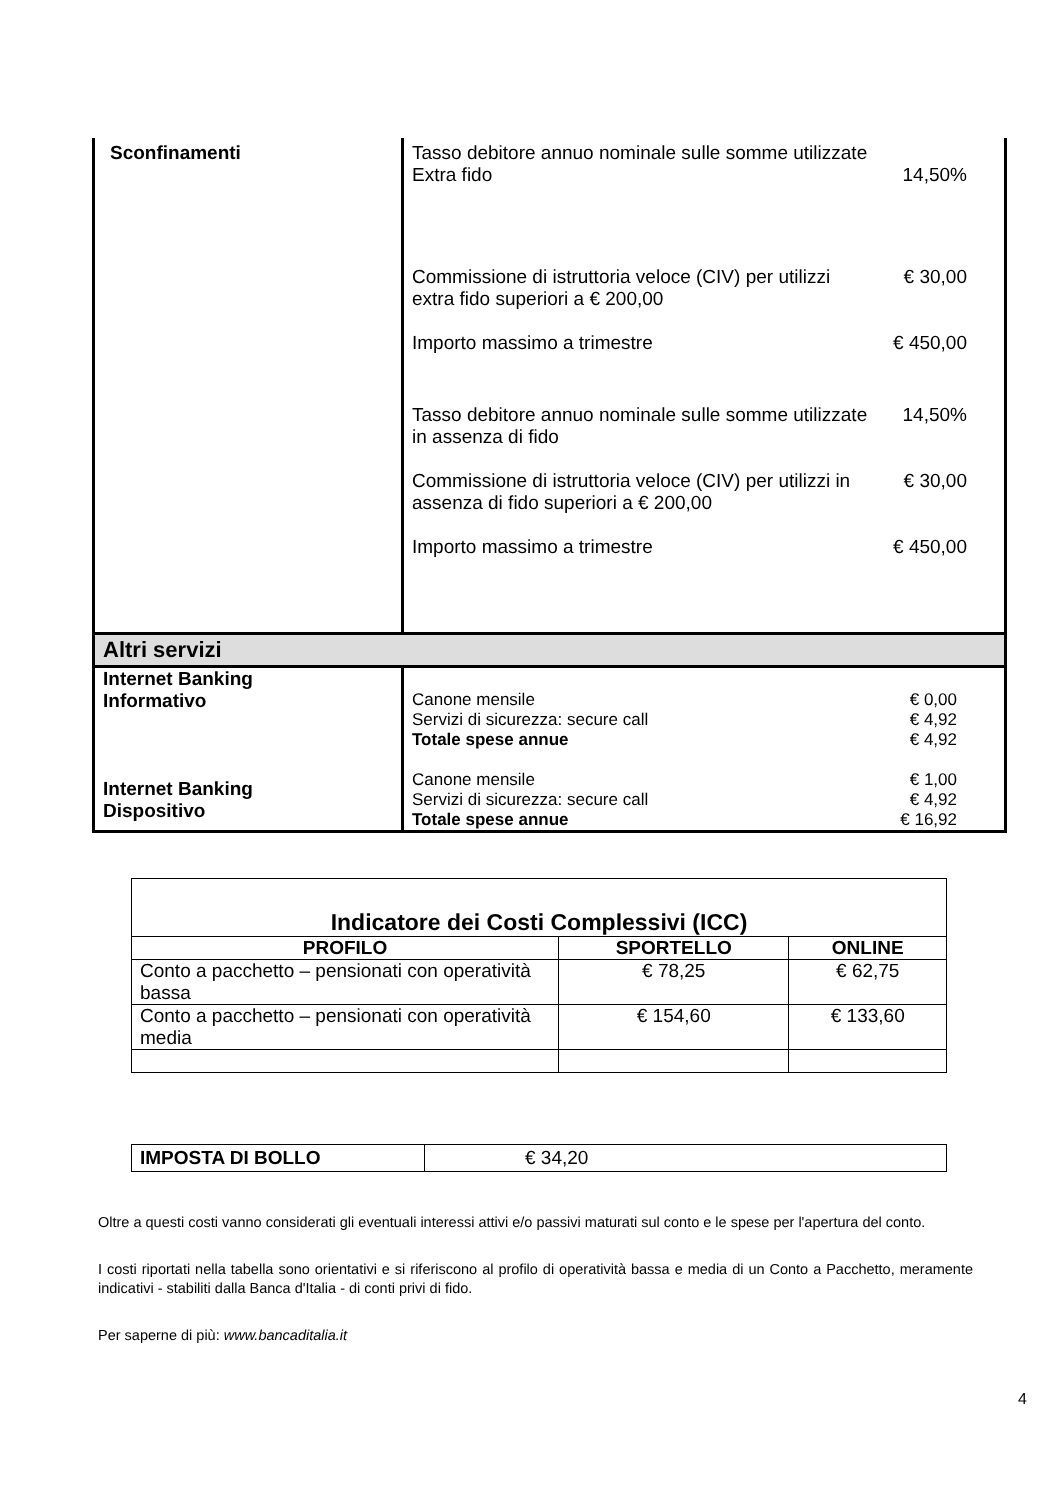| Sconfinamenti | Tasso debitore annuo nominale sulle somme utilizzate Extra fido 14,50% Commissione di istruttoria veloce (CIV) per utilizzi extra fido superiori a € 200,00 € 30,00 Importo massimo a trimestre € 450,00 Tasso debitore annuo nominale sulle somme utilizzate in assenza di fido 14,50% Commissione di istruttoria veloce (CIV) per utilizzi in assenza di fido superiori a € 200,00 € 30,00 Importo massimo a trimestre € 450,00 |
| Altri servizi | |
| Internet Banking Informativo | Canone mensile € 0,00 Servizi di sicurezza: secure call € 4,92 Totale spese annue € 4,92 |
| Internet Banking Dispositivo | Canone mensile € 1,00 Servizi di sicurezza: secure call € 4,92 Totale spese annue € 16,92 |
| Indicatore dei Costi Complessivi (ICC) | | |
| --- | --- | --- |
| PROFILO | SPORTELLO | ONLINE |
| Conto a pacchetto – pensionati con operatività bassa | € 78,25 | € 62,75 |
| Conto a pacchetto – pensionati con operatività media | € 154,60 | € 133,60 |
| IMPOSTA DI BOLLO | € 34,20 |
Oltre a questi costi vanno considerati gli eventuali interessi attivi e/o passivi maturati sul conto e le spese per l'apertura del conto.
I costi riportati nella tabella sono orientativi e si riferiscono al profilo di operatività bassa e media di un Conto a Pacchetto, meramente indicativi - stabiliti dalla Banca d'Italia - di conti privi di fido.
Per saperne di più: www.bancaditalia.it
4